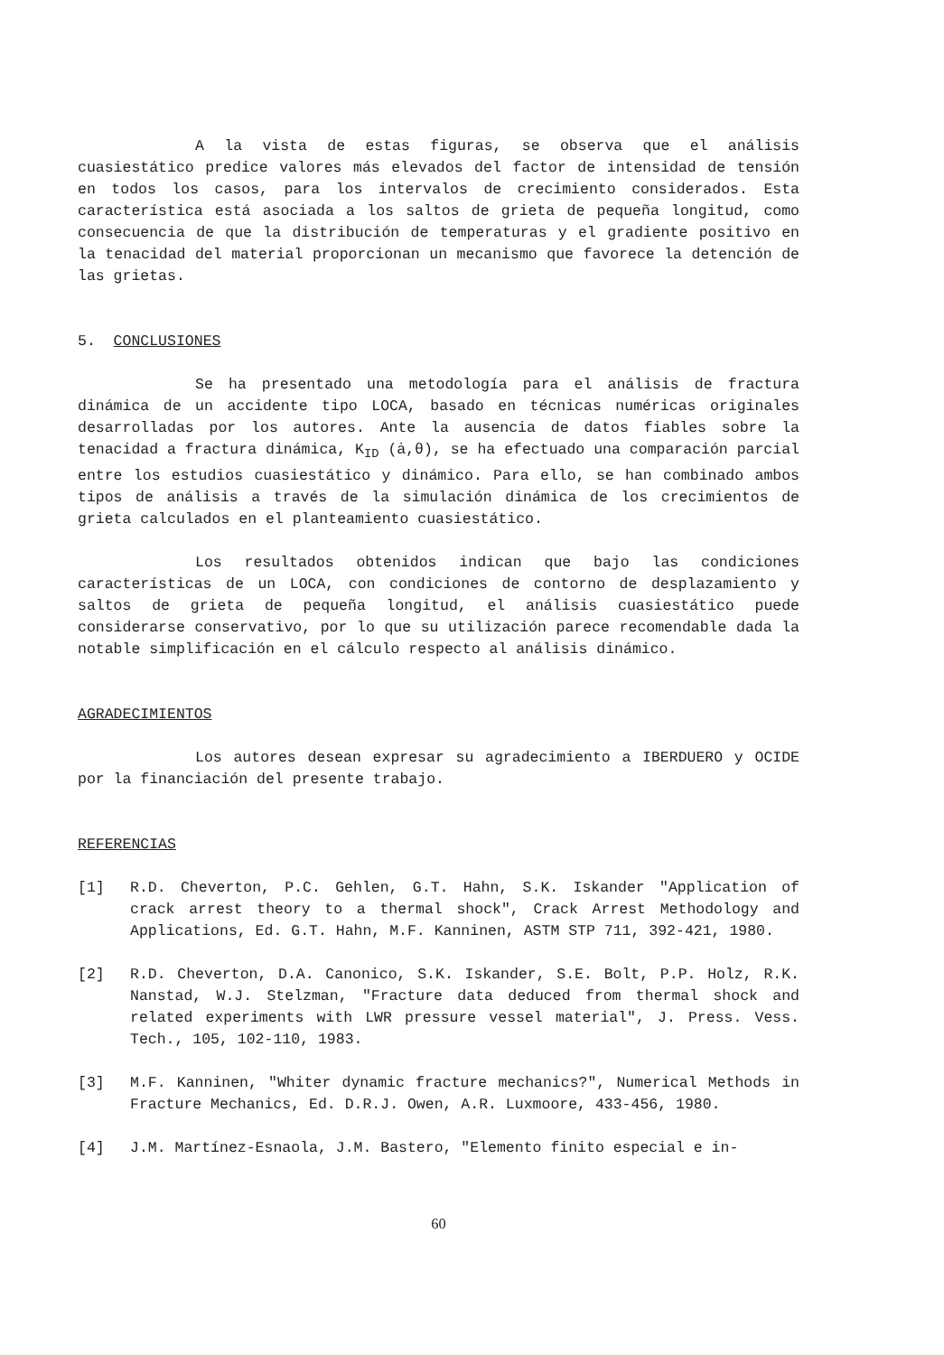A la vista de estas figuras, se observa que el análisis cuasiestático predice valores más elevados del factor de intensidad de tensión en todos los casos, para los intervalos de crecimiento considerados. Esta característica está asociada a los saltos de grieta de pequeña longitud, como consecuencia de que la distribución de temperaturas y el gradiente positivo en la tenacidad del material proporcionan un mecanismo que favorece la detención de las grietas.
5. CONCLUSIONES
Se ha presentado una metodología para el análisis de fractura dinámica de un accidente tipo LOCA, basado en técnicas numéricas originales desarrolladas por los autores. Ante la ausencia de datos fiables sobre la tenacidad a fractura dinámica, K<sub>ID</sub> (ȧ,θ), se ha efectuado una comparación parcial entre los estudios cuasiestático y dinámico. Para ello, se han combinado ambos tipos de análisis a través de la simulación dinámica de los crecimientos de grieta calculados en el planteamiento cuasiestático.
Los resultados obtenidos indican que bajo las condiciones características de un LOCA, con condiciones de contorno de desplazamiento y saltos de grieta de pequeña longitud, el análisis cuasiestático puede considerarse conservativo, por lo que su utilización parece recomendable dada la notable simplificación en el cálculo respecto al análisis dinámico.
AGRADECIMIENTOS
Los autores desean expresar su agradecimiento a IBERDUERO y OCIDE por la financiación del presente trabajo.
REFERENCIAS
[1] R.D. Cheverton, P.C. Gehlen, G.T. Hahn, S.K. Iskander "Application of crack arrest theory to a thermal shock", Crack Arrest Methodology and Applications, Ed. G.T. Hahn, M.F. Kanninen, ASTM STP 711, 392-421, 1980.
[2] R.D. Cheverton, D.A. Canonico, S.K. Iskander, S.E. Bolt, P.P. Holz, R.K. Nanstad, W.J. Stelzman, "Fracture data deduced from thermal shock and related experiments with LWR pressure vessel material", J. Press. Vess. Tech., 105, 102-110, 1983.
[3] M.F. Kanninen, "Whiter dynamic fracture mechanics?", Numerical Methods in Fracture Mechanics, Ed. D.R.J. Owen, A.R. Luxmoore, 433-456, 1980.
[4] J.M. Martínez-Esnaola, J.M. Bastero, "Elemento finito especial e in-
60